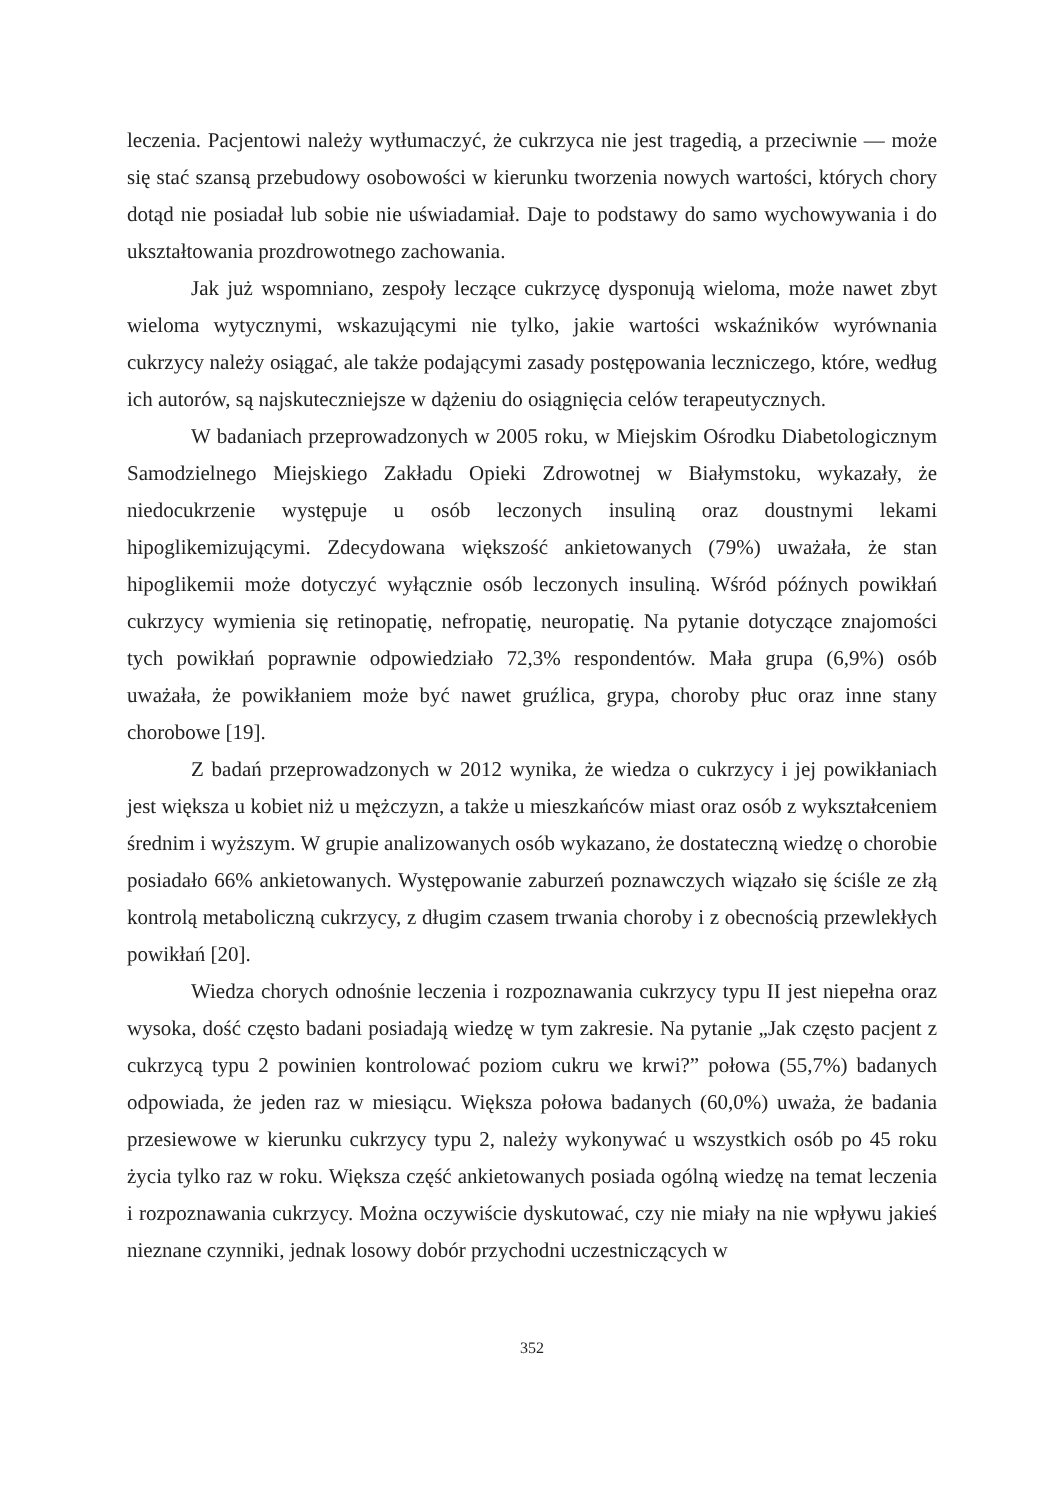leczenia. Pacjentowi należy wytłumaczyć, że cukrzyca nie jest tragedią, a przeciwnie — może się stać szansą przebudowy osobowości w kierunku tworzenia nowych wartości, których chory dotąd nie posiadał lub sobie nie uświadamiał. Daje to podstawy do samo wychowywania i do ukształtowania prozdrowotnego zachowania.
Jak już wspomniano, zespoły leczące cukrzycę dysponują wieloma, może nawet zbyt wieloma wytycznymi, wskazującymi nie tylko, jakie wartości wskaźników wyrównania cukrzycy należy osiągać, ale także podającymi zasady postępowania leczniczego, które, według ich autorów, są najskuteczniejsze w dążeniu do osiągnięcia celów terapeutycznych.
W badaniach przeprowadzonych w 2005 roku, w Miejskim Ośrodku Diabetologicznym Samodzielnego Miejskiego Zakładu Opieki Zdrowotnej w Białymstoku, wykazały, że niedocukrzenie występuje u osób leczonych insuliną oraz doustnymi lekami hipoglikemizującymi. Zdecydowana większość ankietowanych (79%) uważała, że stan hipoglikemii może dotyczyć wyłącznie osób leczonych insuliną. Wśród późnych powikłań cukrzycy wymienia się retinopatię, nefropatię, neuropatię. Na pytanie dotyczące znajomości tych powikłań poprawnie odpowiedziało 72,3% respondentów. Mała grupa (6,9%) osób uważała, że powikłaniem może być nawet gruźlica, grypa, choroby płuc oraz inne stany chorobowe [19].
Z badań przeprowadzonych w 2012 wynika, że wiedza o cukrzycy i jej powikłaniach jest większa u kobiet niż u mężczyzn, a także u mieszkańców miast oraz osób z wykształceniem średnim i wyższym. W grupie analizowanych osób wykazano, że dostateczną wiedzę o chorobie posiadało 66% ankietowanych. Występowanie zaburzeń poznawczych wiązało się ściśle ze złą kontrolą metaboliczną cukrzycy, z długim czasem trwania choroby i z obecnością przewlekłych powikłań [20].
Wiedza chorych odnośnie leczenia i rozpoznawania cukrzycy typu II jest niepełna oraz wysoka, dość często badani posiadają wiedzę w tym zakresie. Na pytanie „Jak często pacjent z cukrzycą typu 2 powinien kontrolować poziom cukru we krwi?” połowa (55,7%) badanych odpowiada, że jeden raz w miesiącu. Większa połowa badanych (60,0%) uważa, że badania przesiewowe w kierunku cukrzycy typu 2, należy wykonywać u wszystkich osób po 45 roku życia tylko raz w roku. Większa część ankietowanych posiada ogólną wiedzę na temat leczenia i rozpoznawania cukrzycy. Można oczywiście dyskutować, czy nie miały na nie wpływu jakieś nieznane czynniki, jednak losowy dobór przychodni uczestniczących w
352